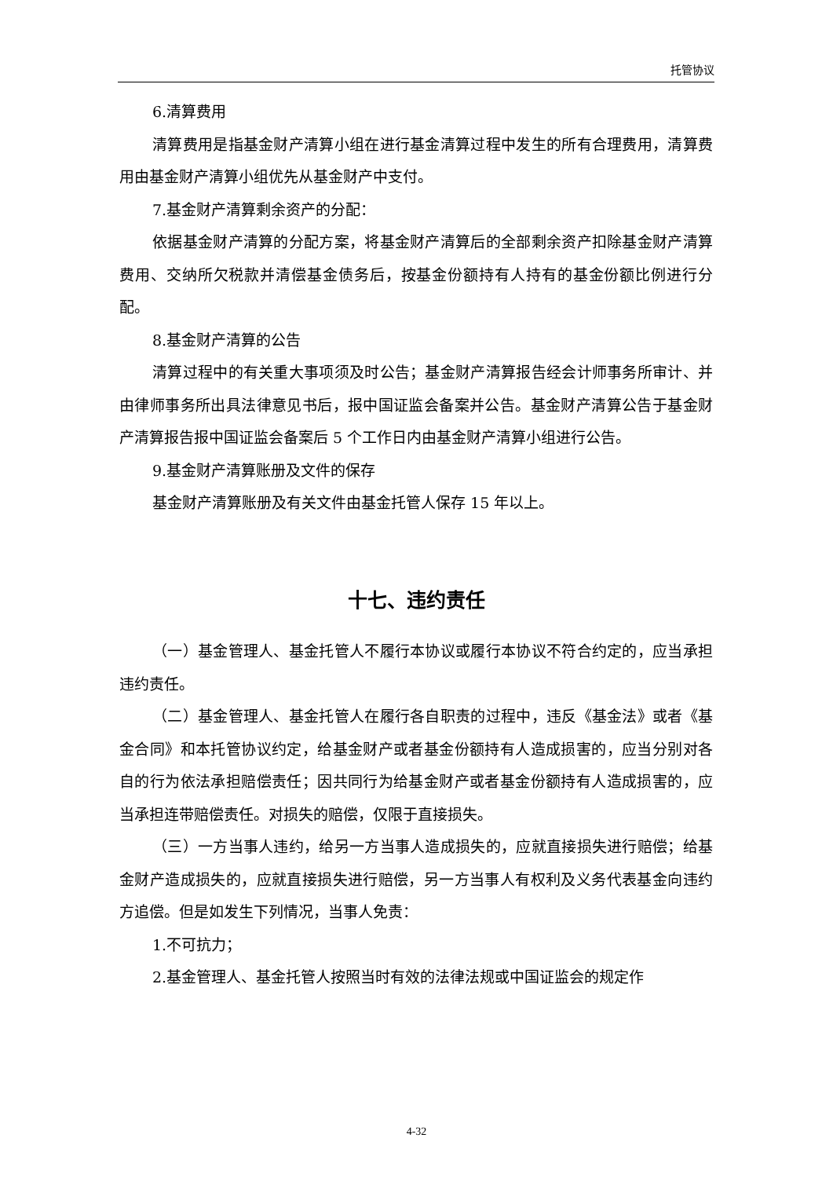托管协议
6.清算费用
清算费用是指基金财产清算小组在进行基金清算过程中发生的所有合理费用，清算费用由基金财产清算小组优先从基金财产中支付。
7.基金财产清算剩余资产的分配：
依据基金财产清算的分配方案，将基金财产清算后的全部剩余资产扣除基金财产清算费用、交纳所欠税款并清偿基金债务后，按基金份额持有人持有的基金份额比例进行分配。
8.基金财产清算的公告
清算过程中的有关重大事项须及时公告；基金财产清算报告经会计师事务所审计、并由律师事务所出具法律意见书后，报中国证监会备案并公告。基金财产清算公告于基金财产清算报告报中国证监会备案后 5 个工作日内由基金财产清算小组进行公告。
9.基金财产清算账册及文件的保存
基金财产清算账册及有关文件由基金托管人保存 15 年以上。
十七、违约责任
（一）基金管理人、基金托管人不履行本协议或履行本协议不符合约定的，应当承担违约责任。
（二）基金管理人、基金托管人在履行各自职责的过程中，违反《基金法》或者《基金合同》和本托管协议约定，给基金财产或者基金份额持有人造成损害的，应当分别对各自的行为依法承担赔偿责任；因共同行为给基金财产或者基金份额持有人造成损害的，应当承担连带赔偿责任。对损失的赔偿，仅限于直接损失。
（三）一方当事人违约，给另一方当事人造成损失的，应就直接损失进行赔偿；给基金财产造成损失的，应就直接损失进行赔偿，另一方当事人有权利及义务代表基金向违约方追偿。但是如发生下列情况，当事人免责：
1.不可抗力；
2.基金管理人、基金托管人按照当时有效的法律法规或中国证监会的规定作
4-32